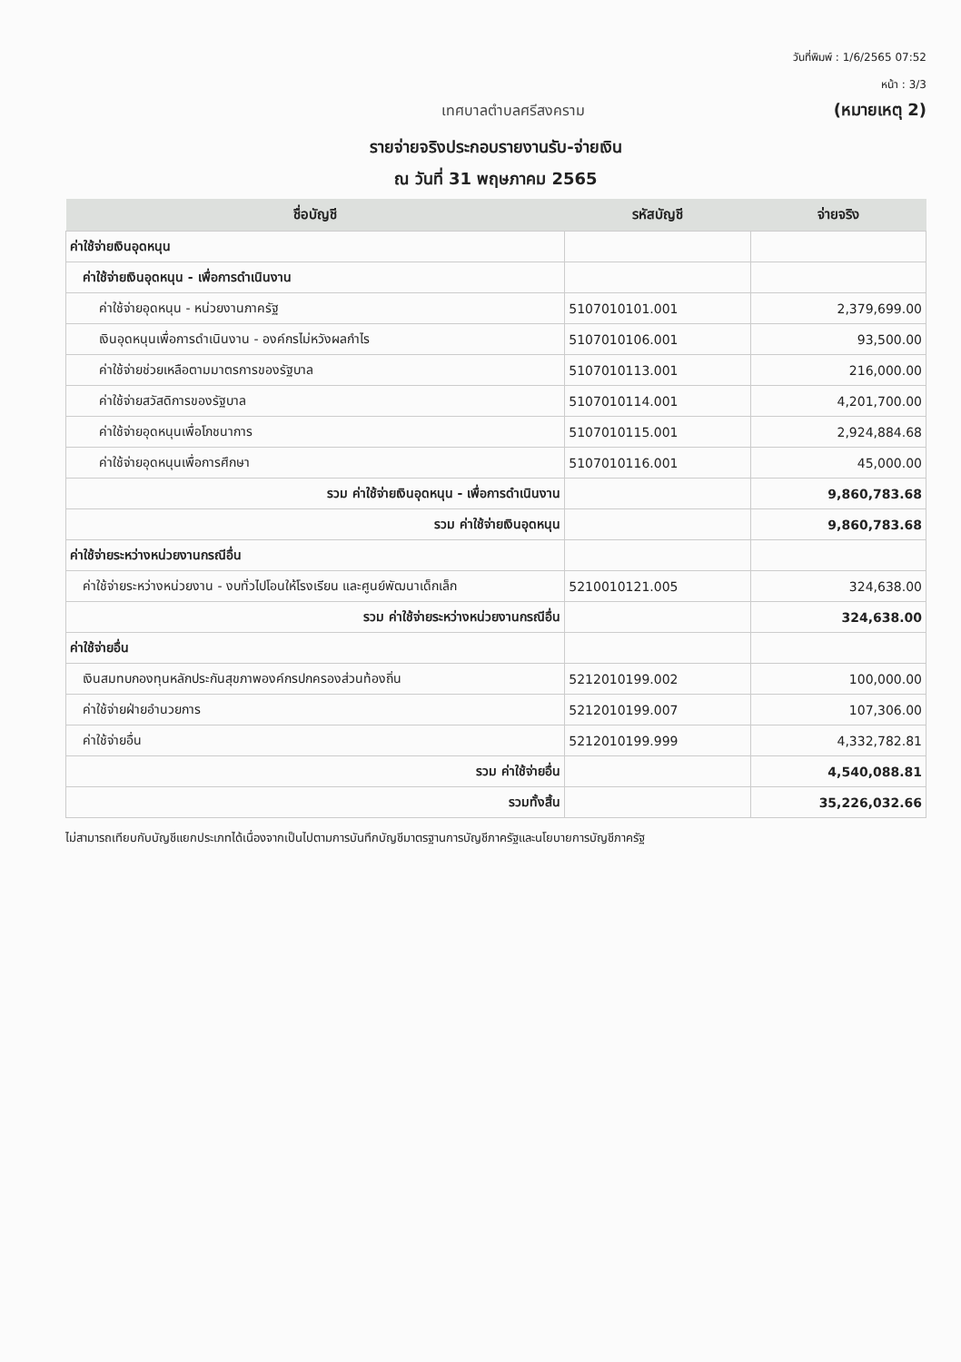วันที่พิมพ์ : 1/6/2565 07:52
หน้า : 3/3
เทศบาลตำบลศรีสงคราม (หมายเหตุ 2)
รายจ่ายจริงประกอบรายงานรับ-จ่ายเงิน
ณ วันที่ 31 พฤษภาคม 2565
| ชื่อบัญชี | รหัสบัญชี | จ่ายจริง |
| --- | --- | --- |
| ค่าใช้จ่ายเงินอุดหนุน | | |
| ค่าใช้จ่ายเงินอุดหนุน - เพื่อการดำเนินงาน | | |
| ค่าใช้จ่ายอุดหนุน - หน่วยงานภาครัฐ | 5107010101.001 | 2,379,699.00 |
| เงินอุดหนุนเพื่อการดำเนินงาน - องค์กรไม่หวังผลกำไร | 5107010106.001 | 93,500.00 |
| ค่าใช้จ่ายช่วยเหลือตามมาตรการของรัฐบาล | 5107010113.001 | 216,000.00 |
| ค่าใช้จ่ายสวัสดิการของรัฐบาล | 5107010114.001 | 4,201,700.00 |
| ค่าใช้จ่ายอุดหนุนเพื่อโภชนาการ | 5107010115.001 | 2,924,884.68 |
| ค่าใช้จ่ายอุดหนุนเพื่อการศึกษา | 5107010116.001 | 45,000.00 |
| รวม ค่าใช้จ่ายเงินอุดหนุน - เพื่อการดำเนินงาน | | 9,860,783.68 |
| รวม ค่าใช้จ่ายเงินอุดหนุน | | 9,860,783.68 |
| ค่าใช้จ่ายระหว่างหน่วยงานกรณีอื่น | | |
| ค่าใช้จ่ายระหว่างหน่วยงาน - งบทั่วไปโอนให้โรงเรียน และศูนย์พัฒนาเด็กเล็ก | 5210010121.005 | 324,638.00 |
| รวม ค่าใช้จ่ายระหว่างหน่วยงานกรณีอื่น | | 324,638.00 |
| ค่าใช้จ่ายอื่น | | |
| เงินสมทบกองทุนหลักประกันสุขภาพองค์กรปกครองส่วนท้องถิ่น | 5212010199.002 | 100,000.00 |
| ค่าใช้จ่ายฝ่ายอำนวยการ | 5212010199.007 | 107,306.00 |
| ค่าใช้จ่ายอื่น | 5212010199.999 | 4,332,782.81 |
| รวม ค่าใช้จ่ายอื่น | | 4,540,088.81 |
| รวมทั้งสิ้น | | 35,226,032.66 |
ไม่สามารถเทียบกับบัญชีแยกประเภทได้เนื่องจากเป็นไปตามการบันทึกบัญชีมาตรฐานการบัญชีภาครัฐและนโยบายการบัญชีภาครัฐ